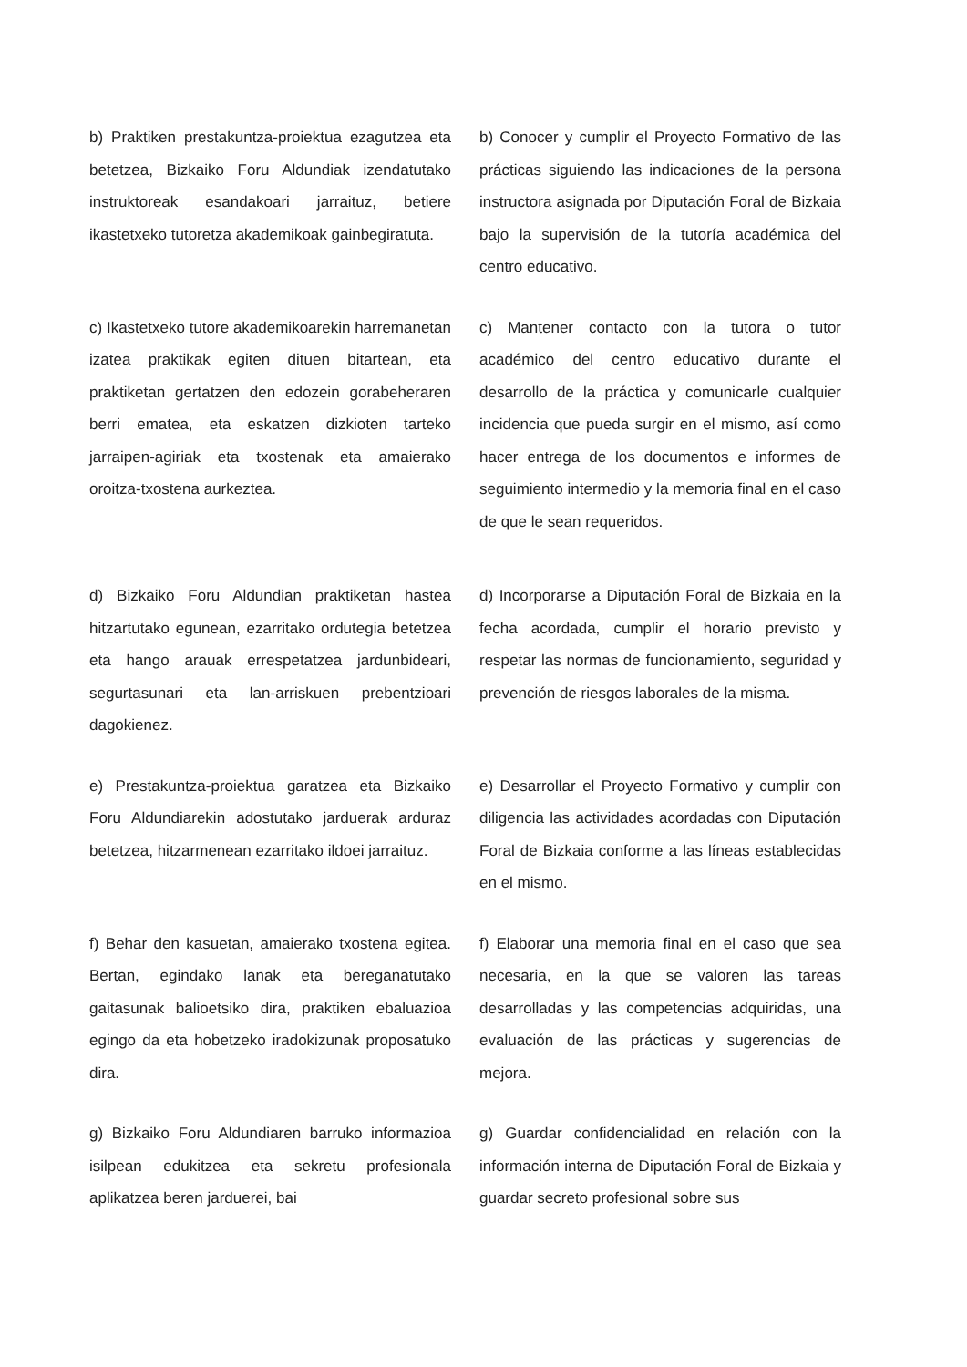b) Praktiken prestakuntza-proiektua ezagutzea eta betetzea, Bizkaiko Foru Aldundiak izendatutako instruktoreak esandakoari jarraituz, betiere ikastetxeko tutoretza akademikoak gainbegiratuta.
b) Conocer y cumplir el Proyecto Formativo de las prácticas siguiendo las indicaciones de la persona instructora asignada por Diputación Foral de Bizkaia bajo la supervisión de la tutoría académica del centro educativo.
c) Ikastetxeko tutore akademikoarekin harremanetan izatea praktikak egiten dituen bitartean, eta praktiketan gertatzen den edozein gorabeheraren berri ematea, eta eskatzen dizkioten tarteko jarraipen-agiriak eta txostenak eta amaierako oroitza-txostena aurkeztea.
c) Mantener contacto con la tutora o tutor académico del centro educativo durante el desarrollo de la práctica y comunicarle cualquier incidencia que pueda surgir en el mismo, así como hacer entrega de los documentos e informes de seguimiento intermedio y la memoria final en el caso de que le sean requeridos.
d) Bizkaiko Foru Aldundian praktiketan hastea hitzartutako egunean, ezarritako ordutegia betetzea eta hango arauak errespetatzea jardunbideari, segurtasunari eta lan-arriskuen prebentzioari dagokienez.
d) Incorporarse a Diputación Foral de Bizkaia en la fecha acordada, cumplir el horario previsto y respetar las normas de funcionamiento, seguridad y prevención de riesgos laborales de la misma.
e) Prestakuntza-proiektua garatzea eta Bizkaiko Foru Aldundiarekin adostutako jarduerak arduraz betetzea, hitzarmenean ezarritako ildoei jarraituz.
e) Desarrollar el Proyecto Formativo y cumplir con diligencia las actividades acordadas con Diputación Foral de Bizkaia conforme a las líneas establecidas en el mismo.
f) Behar den kasuetan, amaierako txostena egitea. Bertan, egindako lanak eta bereganatutako gaitasunak balioetsiko dira, praktiken ebaluazioa egingo da eta hobetzeko iradokizunak proposatuko dira.
f) Elaborar una memoria final en el caso que sea necesaria, en la que se valoren las tareas desarrolladas y las competencias adquiridas, una evaluación de las prácticas y sugerencias de mejora.
g) Bizkaiko Foru Aldundiaren barruko informazioa isilpean edukitzea eta sekretu profesionala aplikatzea beren jarduerei, bai
g) Guardar confidencialidad en relación con la información interna de Diputación Foral de Bizkaia y guardar secreto profesional sobre sus